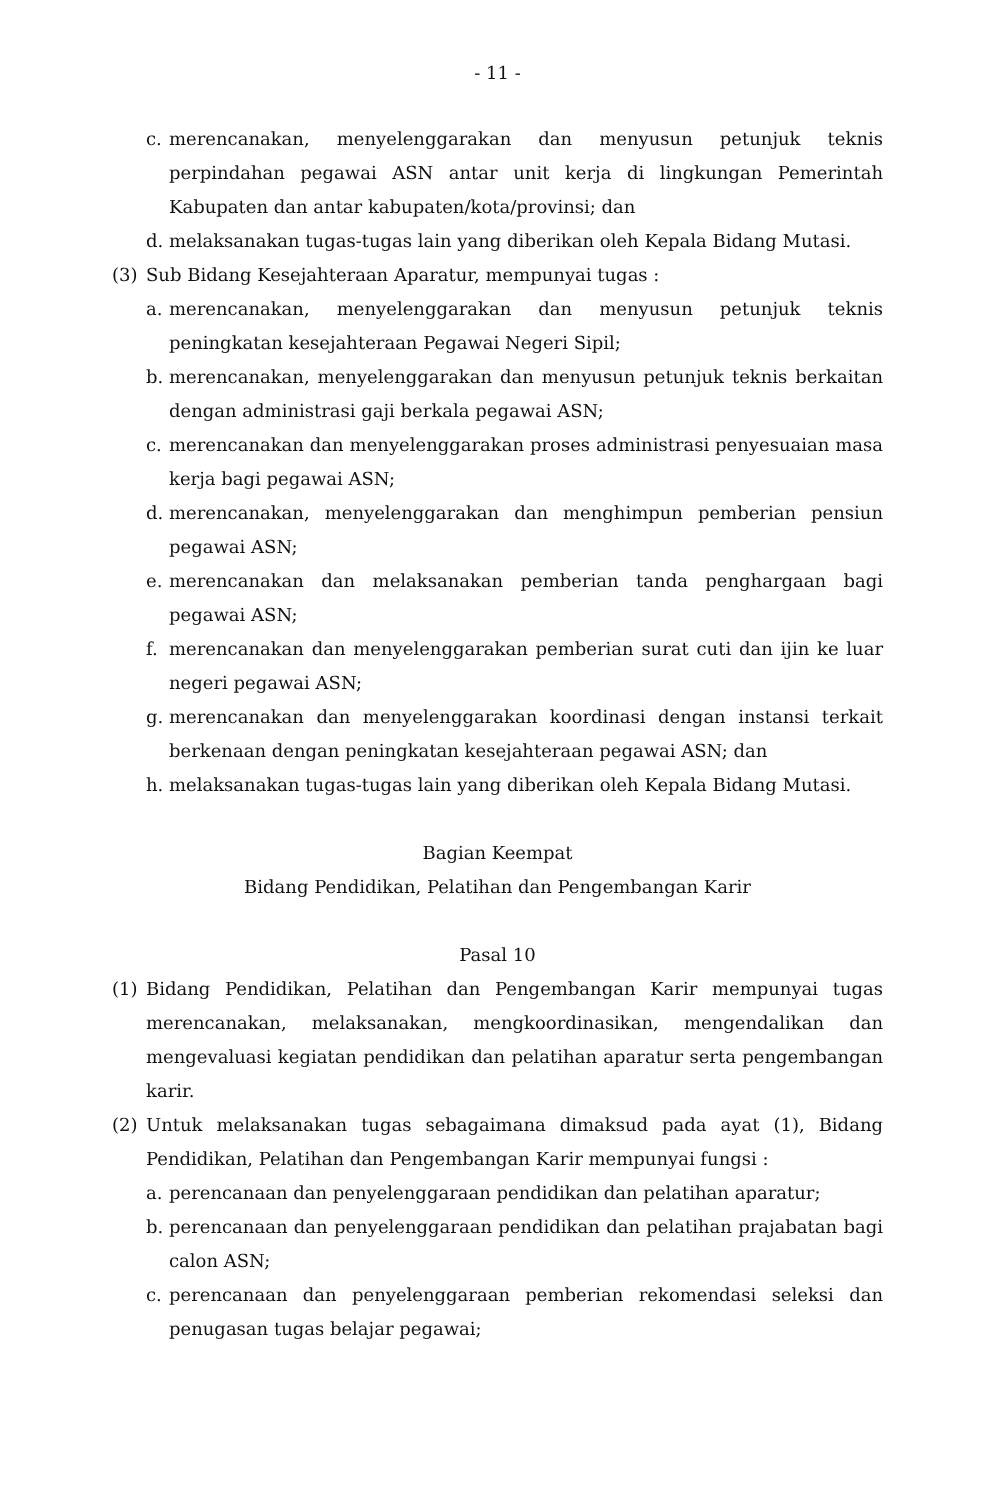- 11 -
c. merencanakan, menyelenggarakan dan menyusun petunjuk teknis perpindahan pegawai ASN antar unit kerja di lingkungan Pemerintah Kabupaten dan antar kabupaten/kota/provinsi; dan
d. melaksanakan tugas-tugas lain yang diberikan oleh Kepala Bidang Mutasi.
(3) Sub Bidang Kesejahteraan Aparatur, mempunyai tugas :
a. merencanakan, menyelenggarakan dan menyusun petunjuk teknis peningkatan kesejahteraan Pegawai Negeri Sipil;
b. merencanakan, menyelenggarakan dan menyusun petunjuk teknis berkaitan dengan administrasi gaji berkala pegawai ASN;
c. merencanakan dan menyelenggarakan proses administrasi penyesuaian masa kerja bagi pegawai ASN;
d. merencanakan, menyelenggarakan dan menghimpun pemberian pensiun pegawai ASN;
e. merencanakan dan melaksanakan pemberian tanda penghargaan bagi pegawai ASN;
f. merencanakan dan menyelenggarakan pemberian surat cuti dan ijin ke luar negeri pegawai ASN;
g. merencanakan dan menyelenggarakan koordinasi dengan instansi terkait berkenaan dengan peningkatan kesejahteraan pegawai ASN; dan
h. melaksanakan tugas-tugas lain yang diberikan oleh Kepala Bidang Mutasi.
Bagian Keempat
Bidang Pendidikan, Pelatihan dan Pengembangan Karir
Pasal 10
(1) Bidang Pendidikan, Pelatihan dan Pengembangan Karir mempunyai tugas merencanakan, melaksanakan, mengkoordinasikan, mengendalikan dan mengevaluasi kegiatan pendidikan dan pelatihan aparatur serta pengembangan karir.
(2) Untuk melaksanakan tugas sebagaimana dimaksud pada ayat (1), Bidang Pendidikan, Pelatihan dan Pengembangan Karir mempunyai fungsi :
a. perencanaan dan penyelenggaraan pendidikan dan pelatihan aparatur;
b. perencanaan dan penyelenggaraan pendidikan dan pelatihan prajabatan bagi calon ASN;
c. perencanaan dan penyelenggaraan pemberian rekomendasi seleksi dan penugasan tugas belajar pegawai;